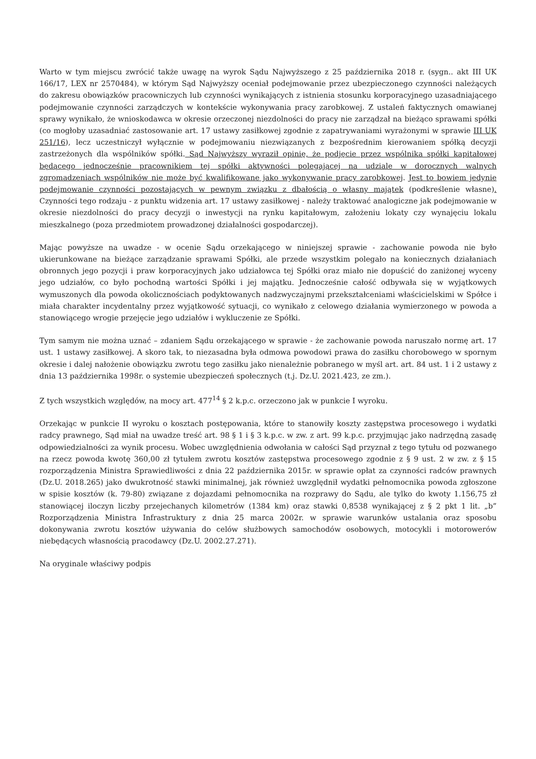Warto w tym miejscu zwrócić także uwagę na wyrok Sądu Najwyższego z 25 października 2018 r. (sygn.. akt III UK 166/17, LEX nr 2570484), w którym Sąd Najwyższy oceniał podejmowanie przez ubezpieczonego czynności należących do zakresu obowiązków pracowniczych lub czynności wynikających z istnienia stosunku korporacyjnego uzasadniającego podejmowanie czynności zarządczych w kontekście wykonywania pracy zarobkowej. Z ustaleń faktycznych omawianej sprawy wynikało, że wnioskodawca w okresie orzeczonej niezdolności do pracy nie zarządzał na bieżąco sprawami spółki (co mogłoby uzasadniać zastosowanie art. 17 ustawy zasiłkowej zgodnie z zapatrywaniami wyrażonymi w sprawie III UK 251/16), lecz uczestniczył wyłącznie w podejmowaniu niezwiązanych z bezpośrednim kierowaniem spółką decyzji zastrzeżonych dla wspólników spółki. Sąd Najwyższy wyraził opinię, że podjęcie przez wspólnika spółki kapitałowej będącego jednocześnie pracownikiem tej spółki aktywności polegającej na udziale w dorocznych walnych zgromadzeniach wspólników nie może być kwalifikowane jako wykonywanie pracy zarobkowej. Jest to bowiem jedynie podejmowanie czynności pozostających w pewnym związku z dbałością o własny majątek (podkreślenie własne). Czynności tego rodzaju - z punktu widzenia art. 17 ustawy zasiłkowej - należy traktować analogiczne jak podejmowanie w okresie niezdolności do pracy decyzji o inwestycji na rynku kapitałowym, założeniu lokaty czy wynajęciu lokalu mieszkalnego (poza przedmiotem prowadzonej działalności gospodarczej).
Mając powyższe na uwadze - w ocenie Sądu orzekającego w niniejszej sprawie - zachowanie powoda nie było ukierunkowane na bieżące zarządzanie sprawami Spółki, ale przede wszystkim polegało na koniecznych działaniach obronnych jego pozycji i praw korporacyjnych jako udziałowca tej Spółki oraz miało nie dopuścić do zaniżonej wyceny jego udziałów, co było pochodną wartości Spółki i jej majątku. Jednocześnie całość odbywała się w wyjątkowych wymuszonych dla powoda okolicznościach podyktowanych nadzwyczajnymi przekształceniami właścicielskimi w Spółce i miała charakter incydentalny przez wyjątkowość sytuacji, co wynikało z celowego działania wymierzonego w powoda a stanowiącego wrogie przejęcie jego udziałów i wykluczenie ze Spółki.
Tym samym nie można uznać – zdaniem Sądu orzekającego w sprawie - że zachowanie powoda naruszało normę art. 17 ust. 1 ustawy zasiłkowej. A skoro tak, to niezasadna była odmowa powodowi prawa do zasiłku chorobowego w spornym okresie i dalej nałożenie obowiązku zwrotu tego zasiłku jako nienależnie pobranego w myśl art. art. 84 ust. 1 i 2 ustawy z dnia 13 października 1998r. o systemie ubezpieczeń społecznych (t.j. Dz.U. 2021.423, ze zm.).
Z tych wszystkich względów, na mocy art. 477<sup>14</sup> § 2 k.p.c. orzeczono jak w punkcie I wyroku.
Orzekając w punkcie II wyroku o kosztach postępowania, które to stanowiły koszty zastępstwa procesowego i wydatki radcy prawnego, Sąd miał na uwadze treść art. 98 § 1 i § 3 k.p.c. w zw. z art. 99 k.p.c. przyjmując jako nadrzędną zasadę odpowiedzialności za wynik procesu. Wobec uwzględnienia odwołania w całości Sąd przyznał z tego tytułu od pozwanego na rzecz powoda kwotę 360,00 zł tytułem zwrotu kosztów zastępstwa procesowego zgodnie z § 9 ust. 2 w zw. z § 15 rozporządzenia Ministra Sprawiedliwości z dnia 22 października 2015r. w sprawie opłat za czynności radców prawnych (Dz.U. 2018.265) jako dwukrotność stawki minimalnej, jak również uwzględnił wydatki pełnomocnika powoda zgłoszone w spisie kosztów (k. 79-80) związane z dojazdami pełnomocnika na rozprawy do Sądu, ale tylko do kwoty 1.156,75 zł stanowiącej iloczyn liczby przejechanych kilometrów (1384 km) oraz stawki 0,8538 wynikającej z § 2 pkt 1 lit. „b” Rozporządzenia Ministra Infrastruktury z dnia 25 marca 2002r. w sprawie warunków ustalania oraz sposobu dokonywania zwrotu kosztów używania do celów służbowych samochodów osobowych, motocykli i motorowerów niebędących własnością pracodawcy (Dz.U. 2002.27.271).
Na oryginale właściwy podpis